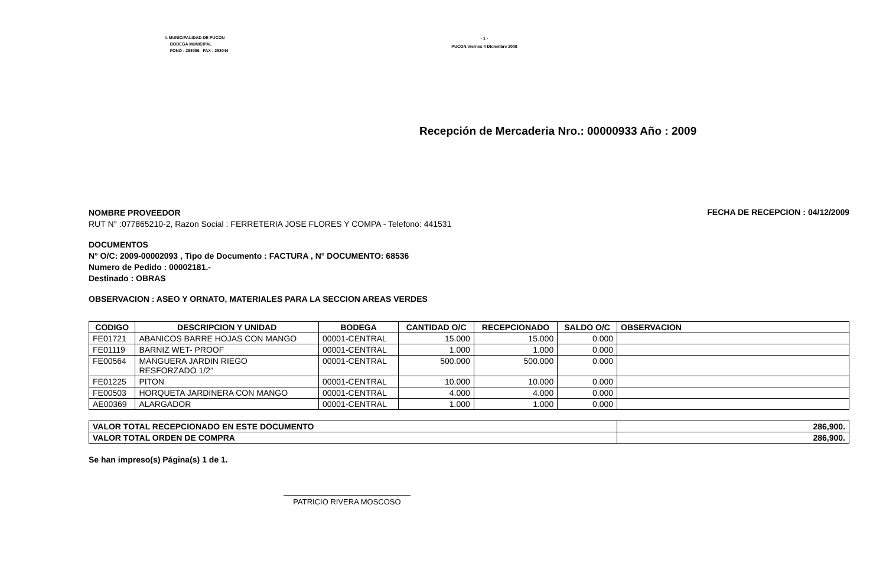I. MUNICIPALIDAD DE PUCON
BODEGA MUNICIPAL
FONO : 293086 FAX : 293044
- 1 -
PUCON,Viernes 4 Diciembre 2009
Recepción de Mercaderia Nro.: 00000933 Año : 2009
NOMBRE PROVEEDOR
RUT N° :077865210-2, Razon Social : FERRETERIA JOSE FLORES Y COMPA - Telefono: 441531
FECHA DE RECEPCION : 04/12/2009
DOCUMENTOS
N° O/C: 2009-00002093 , Tipo de Documento : FACTURA , N° DOCUMENTO: 68536
Numero de Pedido : 00002181.-
Destinado : OBRAS
OBSERVACION : ASEO Y ORNATO, MATERIALES PARA LA SECCION AREAS VERDES
| CODIGO | DESCRIPCION Y UNIDAD | BODEGA | CANTIDAD O/C | RECEPCIONADO | SALDO O/C | OBSERVACION |
| --- | --- | --- | --- | --- | --- | --- |
| FE01721 | ABANICOS BARRE HOJAS CON MANGO | 00001-CENTRAL | 15.000 | 15.000 | 0.000 | |
| FE01119 | BARNIZ WET- PROOF | 00001-CENTRAL | 1.000 | 1.000 | 0.000 | |
| FE00564 | MANGUERA JARDIN RIEGO RESFORZADO 1/2'' | 00001-CENTRAL | 500.000 | 500.000 | 0.000 | |
| FE01225 | PITON | 00001-CENTRAL | 10.000 | 10.000 | 0.000 | |
| FE00503 | HORQUETA JARDINERA CON MANGO | 00001-CENTRAL | 4.000 | 4.000 | 0.000 | |
| AE00369 | ALARGADOR | 00001-CENTRAL | 1.000 | 1.000 | 0.000 | |
| VALOR TOTAL RECEPCIONADO EN ESTE DOCUMENTO | 286,900. |
| VALOR TOTAL ORDEN DE COMPRA | 286,900. |
Se han impreso(s) Página(s) 1 de 1.
PATRICIO RIVERA MOSCOSO